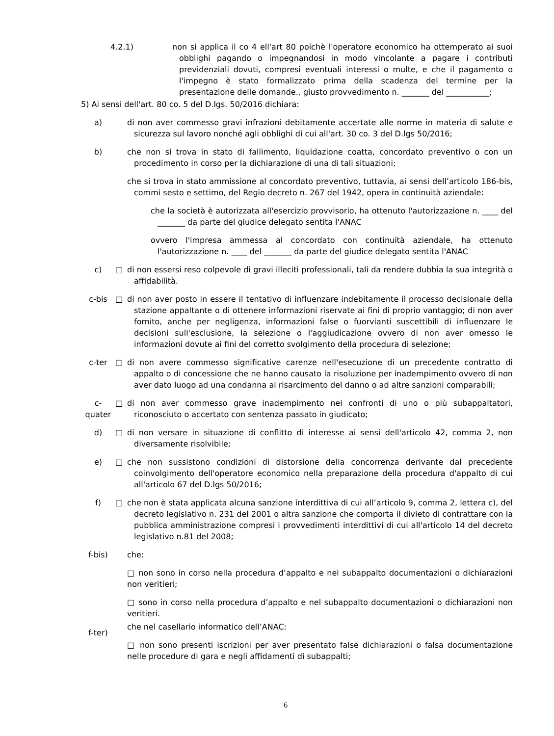4.2.1) non si applica il co 4 ell'art 80 poichè l'operatore economico ha ottemperato ai suoi obblighi pagando o impegnandosi in modo vincolante a pagare i contributi previdenziali dovuti, compresi eventuali interessi o multe, e che il pagamento o l'impegno è stato formalizzato prima della scadenza del termine per la presentazione delle domande., giusto provvedimento n. _______ del ___________;
5) Ai sensi dell'art. 80 co. 5 del D.lgs. 50/2016 dichiara:
a) di non aver commesso gravi infrazioni debitamente accertate alle norme in materia di salute e sicurezza sul lavoro nonché agli obblighi di cui all'art. 30 co. 3 del D.lgs 50/2016;
b) che non si trova in stato di fallimento, liquidazione coatta, concordato preventivo o con un procedimento in corso per la dichiarazione di una di tali situazioni;
che si trova in stato ammissione al concordato preventivo, tuttavia, ai sensi dell’articolo 186-bis, commi sesto e settimo, del Regio decreto n. 267 del 1942, opera in continuità aziendale:
che la società è autorizzata all'esercizio provvisorio, ha ottenuto l'autorizzazione n. ____ del _______ da parte del giudice delegato sentita l'ANAC
ovvero l'impresa ammessa al concordato con continuità aziendale, ha ottenuto l'autorizzazione n. ____ del _______ da parte del giudice delegato sentita l'ANAC
c) □ di non essersi reso colpevole di gravi illeciti professionali, tali da rendere dubbia la sua integrità o affidabilità.
c-bis □ di non aver posto in essere il tentativo di influenzare indebitamente il processo decisionale della stazione appaltante o di ottenere informazioni riservate ai fini di proprio vantaggio; di non aver fornito, anche per negligenza, informazioni false o fuorvianti suscettibili di influenzare le decisioni sull'esclusione, la selezione o l'aggiudicazione ovvero di non aver omesso le informazioni dovute ai fini del corretto svolgimento della procedura di selezione;
c-ter □ di non avere commesso significative carenze nell'esecuzione di un precedente contratto di appalto o di concessione che ne hanno causato la risoluzione per inadempimento ovvero di non aver dato luogo ad una condanna al risarcimento del danno o ad altre sanzioni comparabili;
c-
quater
□ di non aver commesso grave inadempimento nei confronti di uno o più subappaltatori, riconosciuto o accertato con sentenza passato in giudicato;
d) □ di non versare in situazione di conflitto di interesse ai sensi dell'articolo 42, comma 2, non diversamente risolvibile;
e) □ che non sussistono condizioni di distorsione della concorrenza derivante dal precedente coinvolgimento dell'operatore economico nella preparazione della procedura d'appalto di cui all'articolo 67 del D.lgs 50/2016;
f) □ che non è stata applicata alcuna sanzione interdittiva di cui all’articolo 9, comma 2, lettera c), del decreto legislativo n. 231 del 2001 o altra sanzione che comporta il divieto di contrattare con la pubblica amministrazione compresi i provvedimenti interdittivi di cui all'articolo 14 del decreto legislativo n.81 del 2008;
f-bis) che:
□ non sono in corso nella procedura d’appalto e nel subappalto documentazioni o dichiarazioni non veritieri;
□ sono in corso nella procedura d’appalto e nel subappalto documentazioni o dichiarazioni non veritieri.
f-ter)
che nel casellario informatico dell’ANAC:
□ non sono presenti iscrizioni per aver presentato false dichiarazioni o falsa documentazione nelle procedure di gara e negli affidamenti di subappalti;
6